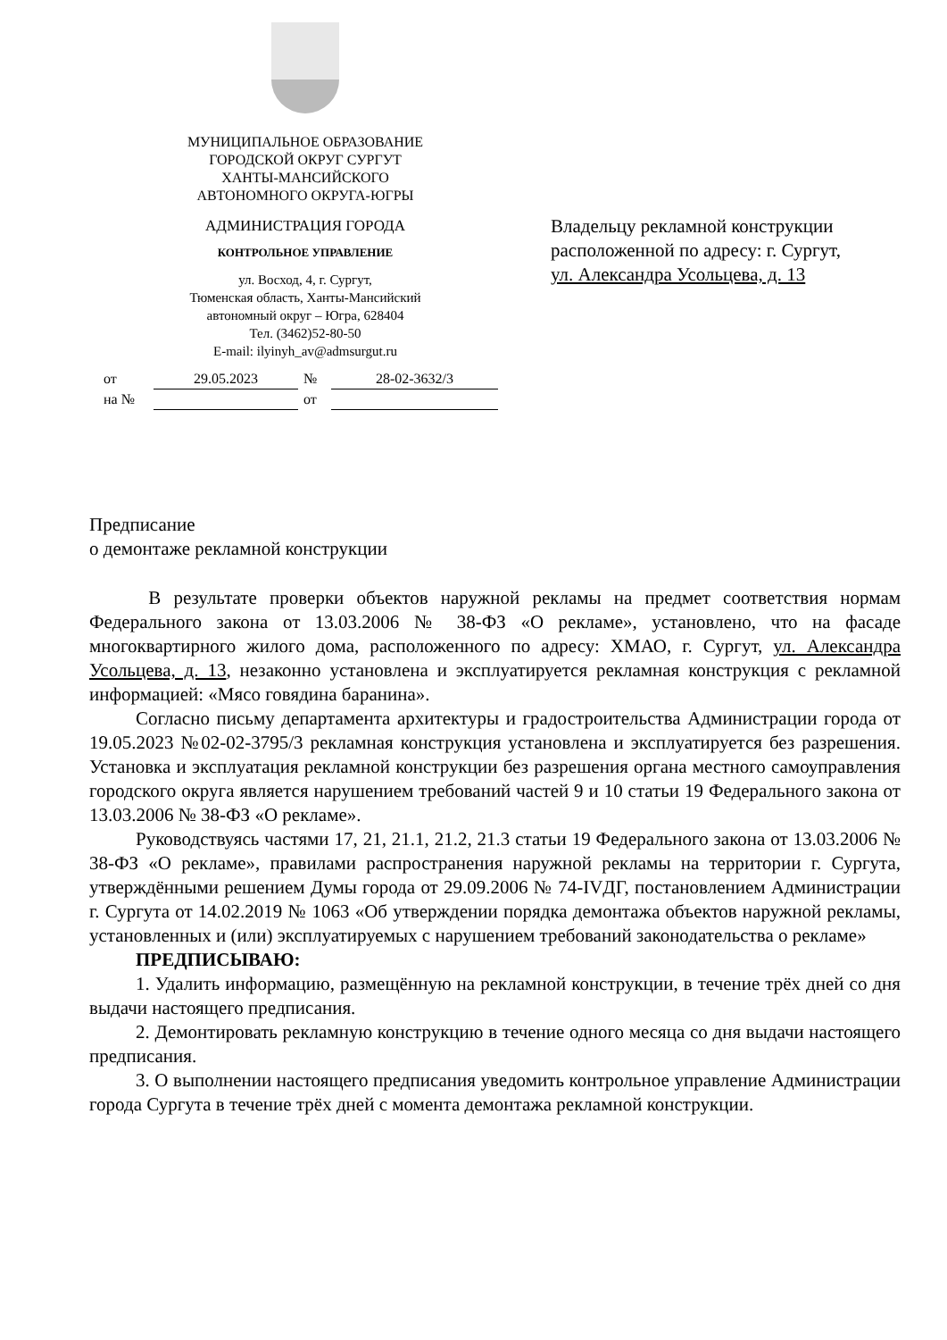МУНИЦИПАЛЬНОЕ ОБРАЗОВАНИЕ
ГОРОДСКОЙ ОКРУГ СУРГУТ
ХАНТЫ-МАНСИЙСКОГО
АВТОНОМНОГО ОКРУГА-ЮГРЫ
АДМИНИСТРАЦИЯ ГОРОДА
КОНТРОЛЬНОЕ УПРАВЛЕНИЕ
ул. Восход, 4, г. Сургут,
Тюменская область, Ханты-Мансийский
автономный округ – Югра, 628404
Тел. (3462)52-80-50
E-mail: ilyinyh_av@admsurgut.ru
Владельцу рекламной конструкции
расположенной по адресу: г. Сургут,
ул. Александра Усольцева, д. 13
| от | 29.05.2023 | № | 28-02-3632/3 |
| на № | | от | |
Предписание
о демонтаже рекламной конструкции
В результате проверки объектов наружной рекламы на предмет соответствия нормам Федерального закона от 13.03.2006 № 38-ФЗ «О рекламе», установлено, что на фасаде многоквартирного жилого дома, расположенного по адресу: ХМАО, г. Сургут, ул. Александра Усольцева, д. 13, незаконно установлена и эксплуатируется рекламная конструкция с рекламной информацией: «Мясо говядина баранина».
Согласно письму департамента архитектуры и градостроительства Администрации города от 19.05.2023 №02-02-3795/3 рекламная конструкция установлена и эксплуатируется без разрешения. Установка и эксплуатация рекламной конструкции без разрешения органа местного самоуправления городского округа является нарушением требований частей 9 и 10 статьи 19 Федерального закона от 13.03.2006 № 38-ФЗ «О рекламе».
Руководствуясь частями 17, 21, 21.1, 21.2, 21.3 статьи 19 Федерального закона от 13.03.2006 № 38-ФЗ «О рекламе», правилами распространения наружной рекламы на территории г. Сургута, утверждёнными решением Думы города от 29.09.2006 № 74-IVДГ, постановлением Администрации г. Сургута от 14.02.2019 № 1063 «Об утверждении порядка демонтажа объектов наружной рекламы, установленных и (или) эксплуатируемых с нарушением требований законодательства о рекламе»
ПРЕДПИСЫВАЮ:
1. Удалить информацию, размещённую на рекламной конструкции, в течение трёх дней со дня выдачи настоящего предписания.
2. Демонтировать рекламную конструкцию в течение одного месяца со дня выдачи настоящего предписания.
3. О выполнении настоящего предписания уведомить контрольное управление Администрации города Сургута в течение трёх дней с момента демонтажа рекламной конструкции.